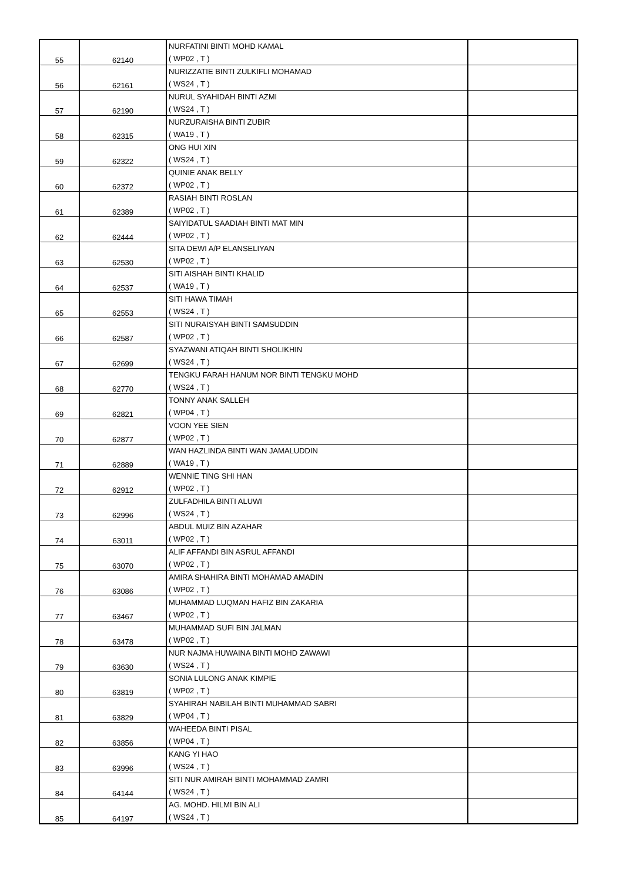| 55 | 62140 | NURFATINI BINTI MOHD KAMAL ( WP02 , T ) | |
| 56 | 62161 | NURIZZATIE BINTI ZULKIFLI MOHAMAD ( WS24 , T ) | |
| 57 | 62190 | NURUL SYAHIDAH BINTI AZMI ( WS24 , T ) | |
| 58 | 62315 | NURZURAISHA BINTI ZUBIR ( WA19 , T ) | |
| 59 | 62322 | ONG HUI XIN ( WS24 , T ) | |
| 60 | 62372 | QUINIE ANAK BELLY ( WP02 , T ) | |
| 61 | 62389 | RASIAH BINTI ROSLAN ( WP02 , T ) | |
| 62 | 62444 | SAIYIDATUL SAADIAH BINTI MAT MIN ( WP02 , T ) | |
| 63 | 62530 | SITA DEWI A/P ELANSELIYAN ( WP02 , T ) | |
| 64 | 62537 | SITI AISHAH BINTI KHALID ( WA19 , T ) | |
| 65 | 62553 | SITI HAWA TIMAH ( WS24 , T ) | |
| 66 | 62587 | SITI NURAISYAH BINTI SAMSUDDIN ( WP02 , T ) | |
| 67 | 62699 | SYAZWANI ATIQAH BINTI SHOLIKHIN ( WS24 , T ) | |
| 68 | 62770 | TENGKU FARAH HANUM NOR BINTI TENGKU MOHD ( WS24 , T ) | |
| 69 | 62821 | TONNY ANAK SALLEH ( WP04 , T ) | |
| 70 | 62877 | VOON YEE SIEN ( WP02 , T ) | |
| 71 | 62889 | WAN HAZLINDA BINTI WAN JAMALUDDIN ( WA19 , T ) | |
| 72 | 62912 | WENNIE TING SHI HAN ( WP02 , T ) | |
| 73 | 62996 | ZULFADHILA BINTI ALUWI ( WS24 , T ) | |
| 74 | 63011 | ABDUL MUIZ BIN AZAHAR ( WP02 , T ) | |
| 75 | 63070 | ALIF AFFANDI BIN ASRUL AFFANDI ( WP02 , T ) | |
| 76 | 63086 | AMIRA SHAHIRA BINTI MOHAMAD AMADIN ( WP02 , T ) | |
| 77 | 63467 | MUHAMMAD LUQMAN HAFIZ BIN ZAKARIA ( WP02 , T ) | |
| 78 | 63478 | MUHAMMAD SUFI BIN JALMAN ( WP02 , T ) | |
| 79 | 63630 | NUR NAJMA HUWAINA BINTI MOHD ZAWAWI ( WS24 , T ) | |
| 80 | 63819 | SONIA LULONG ANAK KIMPIE ( WP02 , T ) | |
| 81 | 63829 | SYAHIRAH NABILAH BINTI MUHAMMAD SABRI ( WP04 , T ) | |
| 82 | 63856 | WAHEEDA BINTI PISAL ( WP04 , T ) | |
| 83 | 63996 | KANG YI HAO ( WS24 , T ) | |
| 84 | 64144 | SITI NUR AMIRAH BINTI MOHAMMAD ZAMRI ( WS24 , T ) | |
| 85 | 64197 | AG. MOHD. HILMI BIN ALI ( WS24 , T ) | |